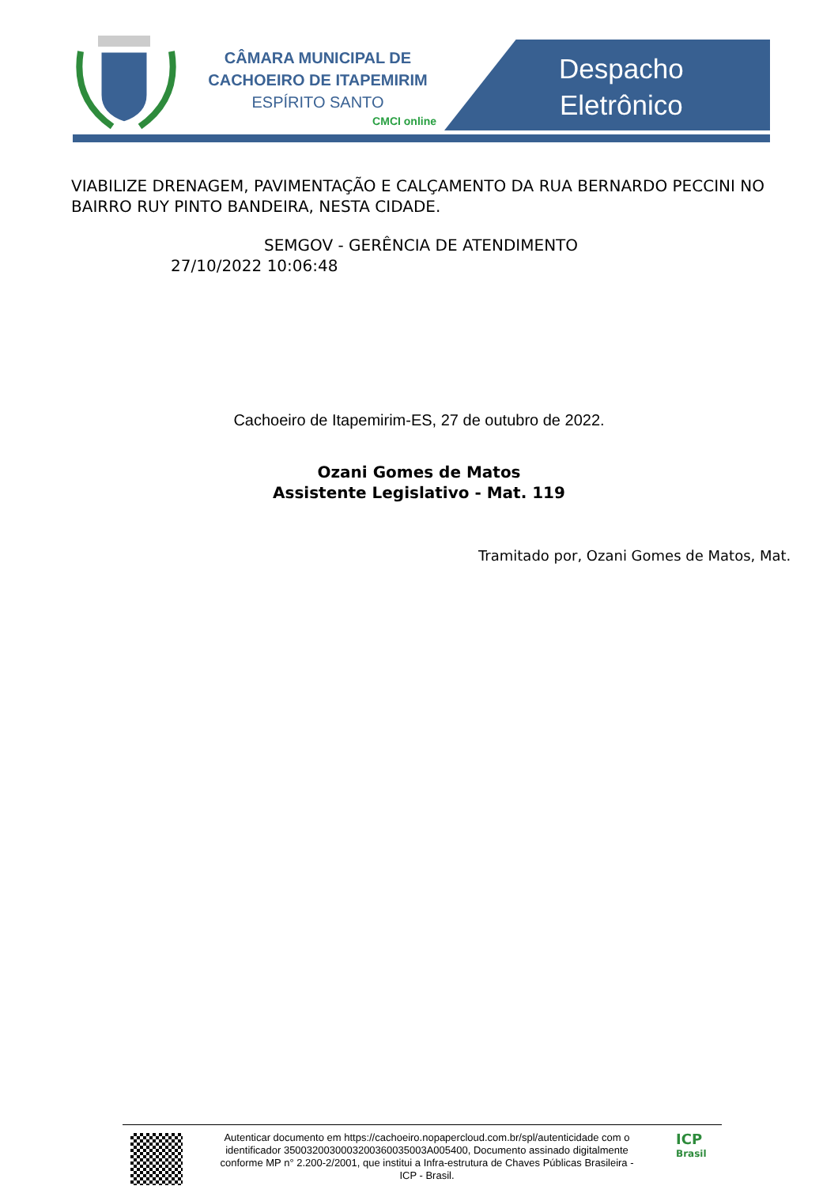CÂMARA MUNICIPAL DE
CACHOEIRO DE ITAPEMIRIM
ESPÍRITO SANTO
CMCI online
Despacho
Eletrônico
VIABILIZE DRENAGEM, PAVIMENTAÇÃO E CALÇAMENTO DA RUA BERNARDO PECCINI NO BAIRRO RUY PINTO BANDEIRA, NESTA CIDADE.
SEMGOV - GERÊNCIA DE ATENDIMENTO
27/10/2022 10:06:48
Cachoeiro de Itapemirim-ES, 27 de outubro de 2022.
Ozani Gomes de Matos
Assistente Legislativo - Mat. 119
Tramitado por, Ozani Gomes de Matos, Mat.
Autenticar documento em https://cachoeiro.nopapercloud.com.br/spl/autenticidade com o identificador 3500320030003200360035003A005400, Documento assinado digitalmente conforme MP n° 2.200-2/2001, que institui a Infra-estrutura de Chaves Públicas Brasileira - ICP - Brasil.
ICP
Brasil